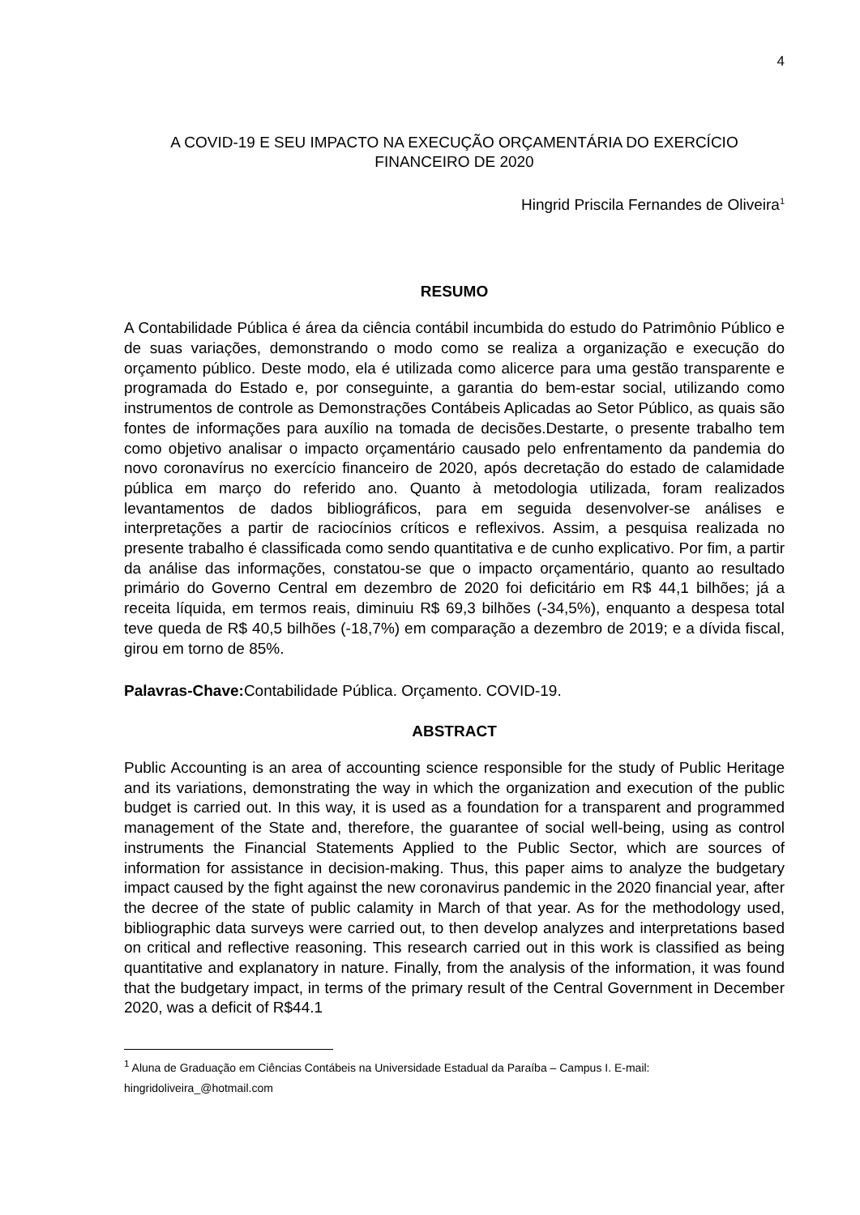4
A COVID-19 E SEU IMPACTO NA EXECUÇÃO ORÇAMENTÁRIA DO EXERCÍCIO
FINANCEIRO DE 2020
Hingrid Priscila Fernandes de Oliveira<sup>1</sup>
RESUMO
A Contabilidade Pública é área da ciência contábil incumbida do estudo do Patrimônio Público e de suas variações, demonstrando o modo como se realiza a organização e execução do orçamento público. Deste modo, ela é utilizada como alicerce para uma gestão transparente e programada do Estado e, por conseguinte, a garantia do bem-estar social, utilizando como instrumentos de controle as Demonstrações Contábeis Aplicadas ao Setor Público, as quais são fontes de informações para auxílio na tomada de decisões.Destarte, o presente trabalho tem como objetivo analisar o impacto orçamentário causado pelo enfrentamento da pandemia do novo coronavírus no exercício financeiro de 2020, após decretação do estado de calamidade pública em março do referido ano. Quanto à metodologia utilizada, foram realizados levantamentos de dados bibliográficos, para em seguida desenvolver-se análises e interpretações a partir de raciocínios críticos e reflexivos. Assim, a pesquisa realizada no presente trabalho é classificada como sendo quantitativa e de cunho explicativo. Por fim, a partir da análise das informações, constatou-se que o impacto orçamentário, quanto ao resultado primário do Governo Central em dezembro de 2020 foi deficitário em R$ 44,1 bilhões; já a receita líquida, em termos reais, diminuiu R$ 69,3 bilhões (-34,5%), enquanto a despesa total teve queda de R$ 40,5 bilhões (-18,7%) em comparação a dezembro de 2019; e a dívida fiscal, girou em torno de 85%.
Palavras-Chave: Contabilidade Pública. Orçamento. COVID-19.
ABSTRACT
Public Accounting is an area of accounting science responsible for the study of Public Heritage and its variations, demonstrating the way in which the organization and execution of the public budget is carried out. In this way, it is used as a foundation for a transparent and programmed management of the State and, therefore, the guarantee of social well-being, using as control instruments the Financial Statements Applied to the Public Sector, which are sources of information for assistance in decision-making. Thus, this paper aims to analyze the budgetary impact caused by the fight against the new coronavirus pandemic in the 2020 financial year, after the decree of the state of public calamity in March of that year. As for the methodology used, bibliographic data surveys were carried out, to then develop analyzes and interpretations based on critical and reflective reasoning. This research carried out in this work is classified as being quantitative and explanatory in nature. Finally, from the analysis of the information, it was found that the budgetary impact, in terms of the primary result of the Central Government in December 2020, was a deficit of R$44.1
<sup>1</sup> Aluna de Graduação em Ciências Contábeis na Universidade Estadual da Paraíba – Campus I. E-mail: hingridoliveira_@hotmail.com